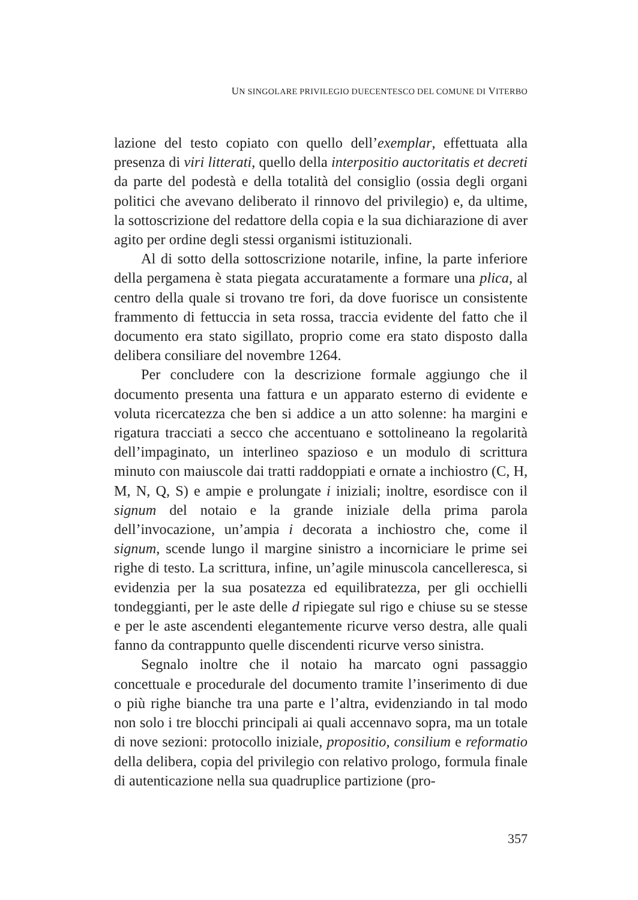UN SINGOLARE PRIVILEGIO DUECENTESCO DEL COMUNE DI VITERBO
lazione del testo copiato con quello dell’exemplar, effettuata alla presenza di viri litterati, quello della interpositio auctoritatis et decreti da parte del podestà e della totalità del consiglio (ossia degli organi politici che avevano deliberato il rinnovo del privilegio) e, da ultime, la sottoscrizione del redattore della copia e la sua dichiarazione di aver agito per ordine degli stessi organismi istituzionali.
Al di sotto della sottoscrizione notarile, infine, la parte inferiore della pergamena è stata piegata accuratamente a formare una plica, al centro della quale si trovano tre fori, da dove fuorisce un consistente frammento di fettuccia in seta rossa, traccia evidente del fatto che il documento era stato sigillato, proprio come era stato disposto dalla delibera consiliare del novembre 1264.
Per concludere con la descrizione formale aggiungo che il documento presenta una fattura e un apparato esterno di evidente e voluta ricercatezza che ben si addice a un atto solenne: ha margini e rigatura tracciati a secco che accentuano e sottolineano la regolarità dell’impaginato, un interlineo spazioso e un modulo di scrittura minuto con maiuscole dai tratti raddoppiati e ornate a inchiostro (C, H, M, N, Q, S) e ampie e prolungate i iniziali; inoltre, esordisce con il signum del notaio e la grande iniziale della prima parola dell’invocazione, un’ampia i decorata a inchiostro che, come il signum, scende lungo il margine sinistro a incorniciare le prime sei righe di testo. La scrittura, infine, un’agile minuscola cancelleresca, si evidenzia per la sua posatezza ed equilibratezza, per gli occhielli tondeggianti, per le aste delle d ripiegate sul rigo e chiuse su se stesse e per le aste ascendenti elegantemente ricurve verso destra, alle quali fanno da contrappunto quelle discendenti ricurve verso sinistra.
Segnalo inoltre che il notaio ha marcato ogni passaggio concettuale e procedurale del documento tramite l’inserimento di due o più righe bianche tra una parte e l’altra, evidenziando in tal modo non solo i tre blocchi principali ai quali accennavo sopra, ma un totale di nove sezioni: protocollo iniziale, propositio, consilium e reformatio della delibera, copia del privilegio con relativo prologo, formula finale di autenticazione nella sua quadruplice partizione (pro-
357